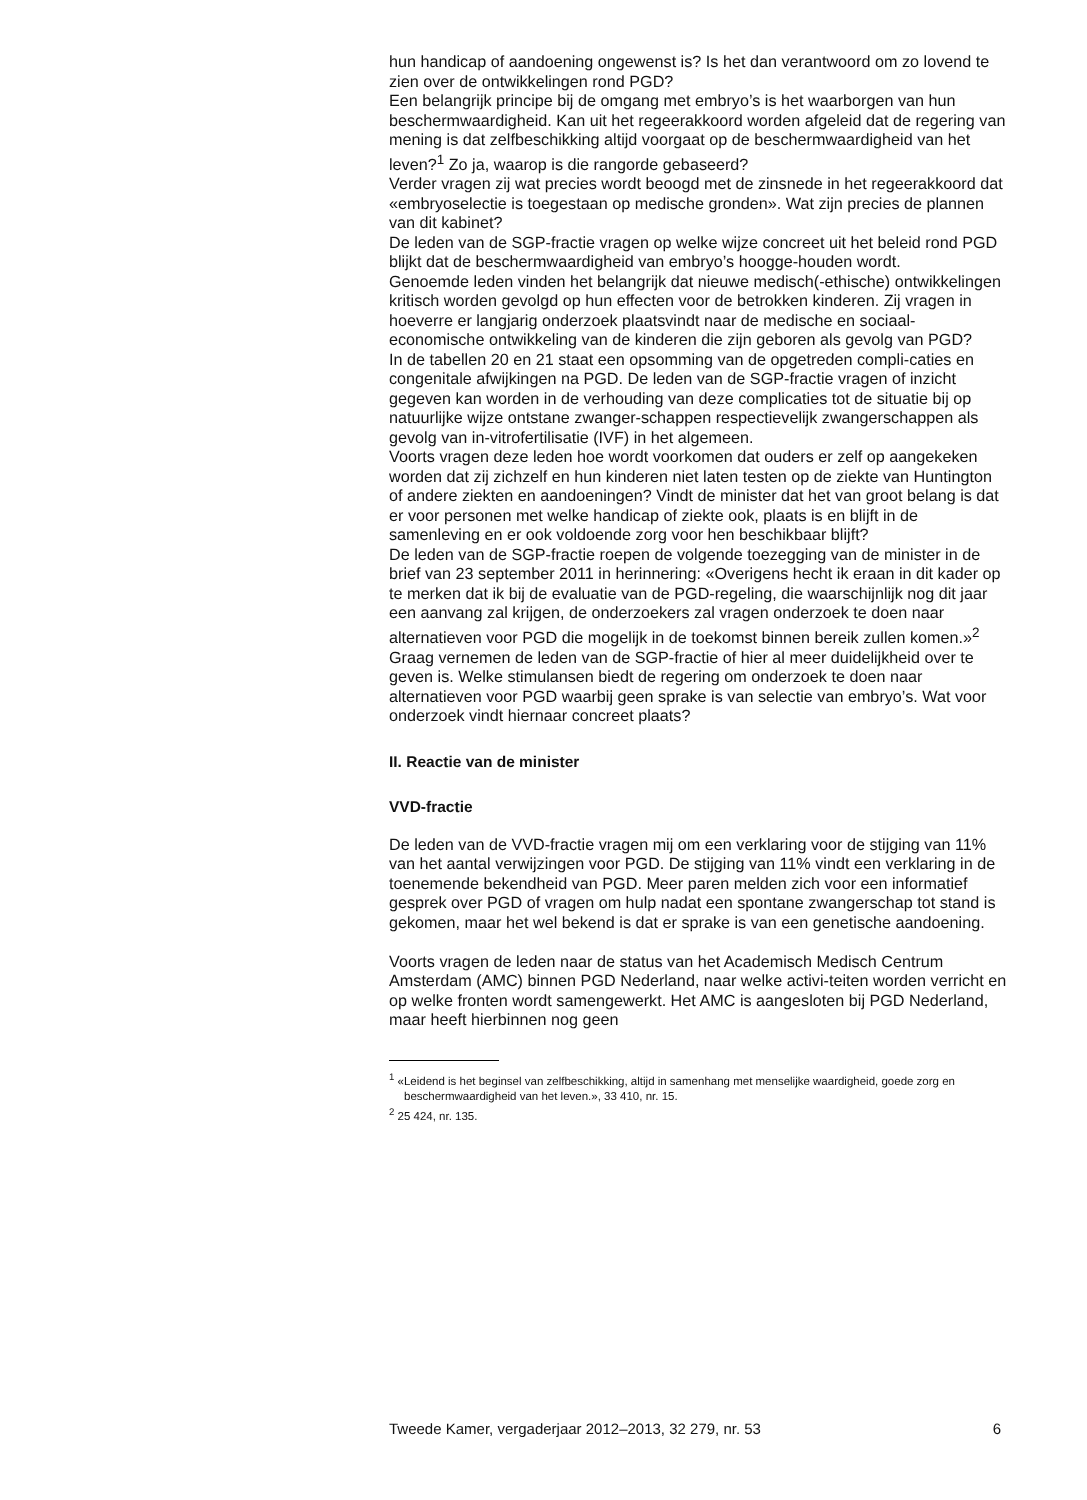hun handicap of aandoening ongewenst is? Is het dan verantwoord om zo lovend te zien over de ontwikkelingen rond PGD?
Een belangrijk principe bij de omgang met embryo’s is het waarborgen van hun beschermwaardigheid. Kan uit het regeerakkoord worden afgeleid dat de regering van mening is dat zelfbeschikking altijd voorgaat op de beschermwaardigheid van het leven?<sup>1</sup> Zo ja, waarop is die rangorde gebaseerd?
Verder vragen zij wat precies wordt beoogd met de zinsnede in het regeerakkoord dat «embryoselectie is toegestaan op medische gronden». Wat zijn precies de plannen van dit kabinet?
De leden van de SGP-fractie vragen op welke wijze concreet uit het beleid rond PGD blijkt dat de beschermwaardigheid van embryo’s hoogge-houden wordt.
Genoemde leden vinden het belangrijk dat nieuwe medisch(-ethische) ontwikkelingen kritisch worden gevolgd op hun effecten voor de betrokken kinderen. Zij vragen in hoeverre er langjarig onderzoek plaatsvindt naar de medische en sociaal-economische ontwikkeling van de kinderen die zijn geboren als gevolg van PGD?
In de tabellen 20 en 21 staat een opsomming van de opgetreden compli-caties en congenitale afwijkingen na PGD. De leden van de SGP-fractie vragen of inzicht gegeven kan worden in de verhouding van deze complicaties tot de situatie bij op natuurlijke wijze ontstane zwanger-schappen respectievelijk zwangerschappen als gevolg van in-vitrofertilisatie (IVF) in het algemeen.
Voorts vragen deze leden hoe wordt voorkomen dat ouders er zelf op aangekeken worden dat zij zichzelf en hun kinderen niet laten testen op de ziekte van Huntington of andere ziekten en aandoeningen? Vindt de minister dat het van groot belang is dat er voor personen met welke handicap of ziekte ook, plaats is en blijft in de samenleving en er ook voldoende zorg voor hen beschikbaar blijft?
De leden van de SGP-fractie roepen de volgende toezegging van de minister in de brief van 23 september 2011 in herinnering: «Overigens hecht ik eraan in dit kader op te merken dat ik bij de evaluatie van de PGD-regeling, die waarschijnlijk nog dit jaar een aanvang zal krijgen, de onderzoekers zal vragen onderzoek te doen naar alternatieven voor PGD die mogelijk in de toekomst binnen bereik zullen komen.»<sup>2</sup> Graag vernemen de leden van de SGP-fractie of hier al meer duidelijkheid over te geven is. Welke stimulansen biedt de regering om onderzoek te doen naar alternatieven voor PGD waarbij geen sprake is van selectie van embryo’s. Wat voor onderzoek vindt hiernaar concreet plaats?
II. Reactie van de minister
VVD-fractie
De leden van de VVD-fractie vragen mij om een verklaring voor de stijging van 11% van het aantal verwijzingen voor PGD. De stijging van 11% vindt een verklaring in de toenemende bekendheid van PGD. Meer paren melden zich voor een informatief gesprek over PGD of vragen om hulp nadat een spontane zwangerschap tot stand is gekomen, maar het wel bekend is dat er sprake is van een genetische aandoening.
Voorts vragen de leden naar de status van het Academisch Medisch Centrum Amsterdam (AMC) binnen PGD Nederland, naar welke activi-teiten worden verricht en op welke fronten wordt samengewerkt. Het AMC is aangesloten bij PGD Nederland, maar heeft hierbinnen nog geen
<sup>1</sup> «Leidend is het beginsel van zelfbeschikking, altijd in samenhang met menselijke waardigheid, goede zorg en beschermwaardigheid van het leven.», 33 410, nr. 15.
<sup>2</sup> 25 424, nr. 135.
Tweede Kamer, vergaderjaar 2012–2013, 32 279, nr. 53 6